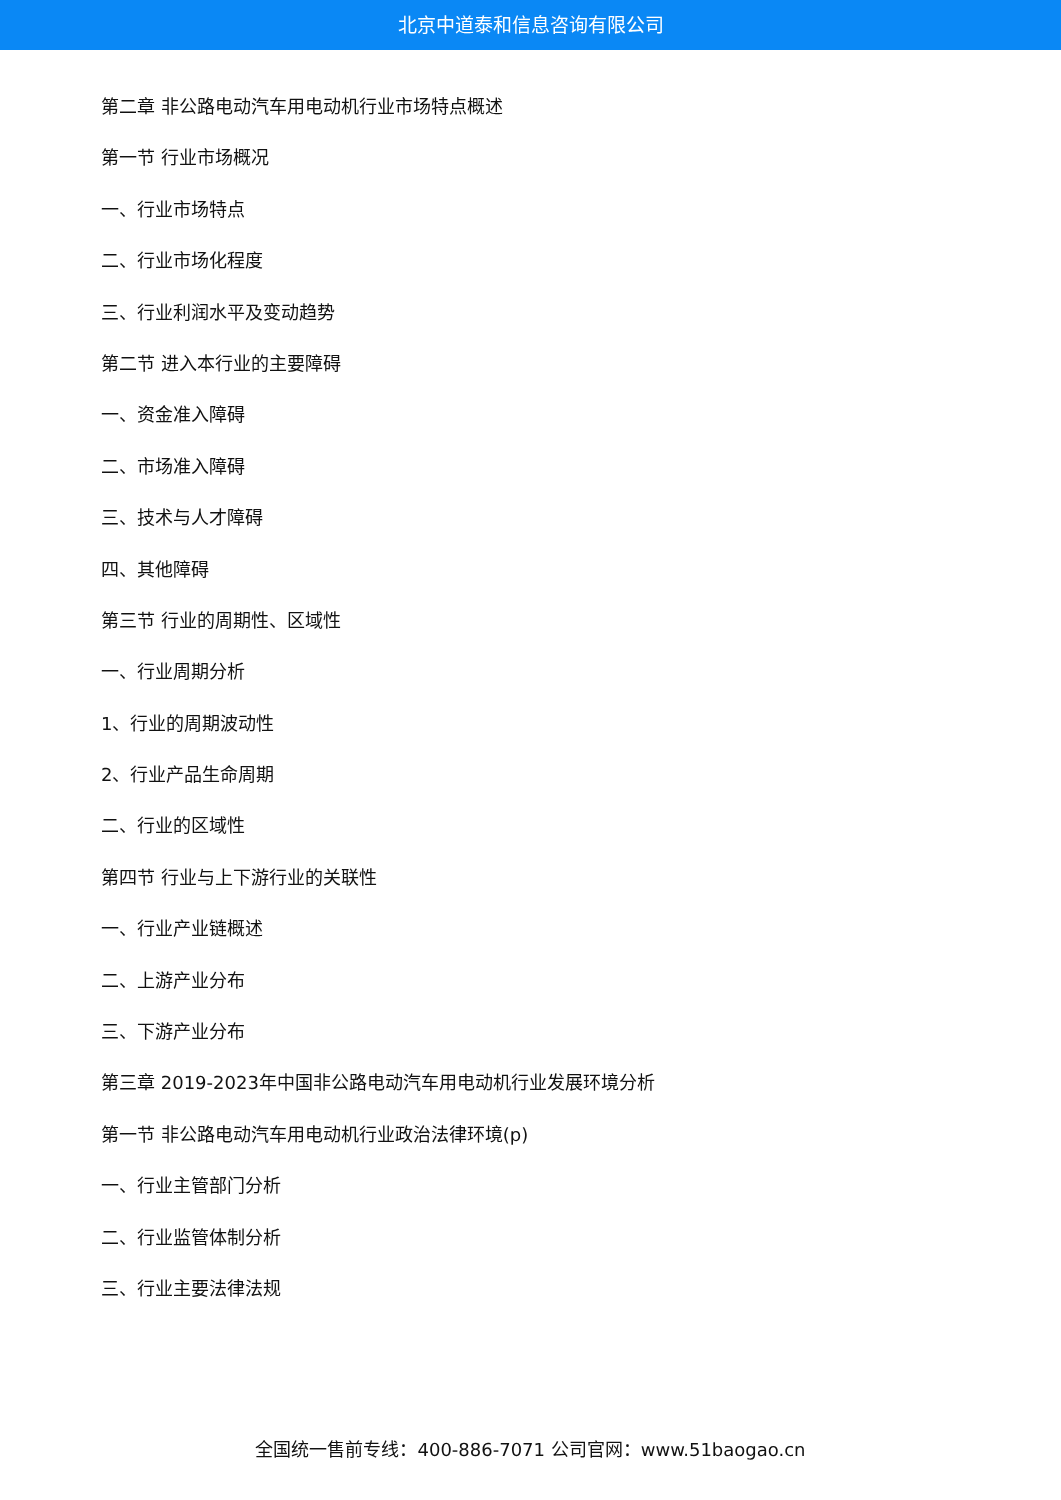北京中道泰和信息咨询有限公司
第二章 非公路电动汽车用电动机行业市场特点概述
第一节 行业市场概况
一、行业市场特点
二、行业市场化程度
三、行业利润水平及变动趋势
第二节 进入本行业的主要障碍
一、资金准入障碍
二、市场准入障碍
三、技术与人才障碍
四、其他障碍
第三节 行业的周期性、区域性
一、行业周期分析
1、行业的周期波动性
2、行业产品生命周期
二、行业的区域性
第四节 行业与上下游行业的关联性
一、行业产业链概述
二、上游产业分布
三、下游产业分布
第三章 2019-2023年中国非公路电动汽车用电动机行业发展环境分析
第一节 非公路电动汽车用电动机行业政治法律环境(p)
一、行业主管部门分析
二、行业监管体制分析
三、行业主要法律法规
全国统一售前专线：400-886-7071 公司官网：www.51baogao.cn